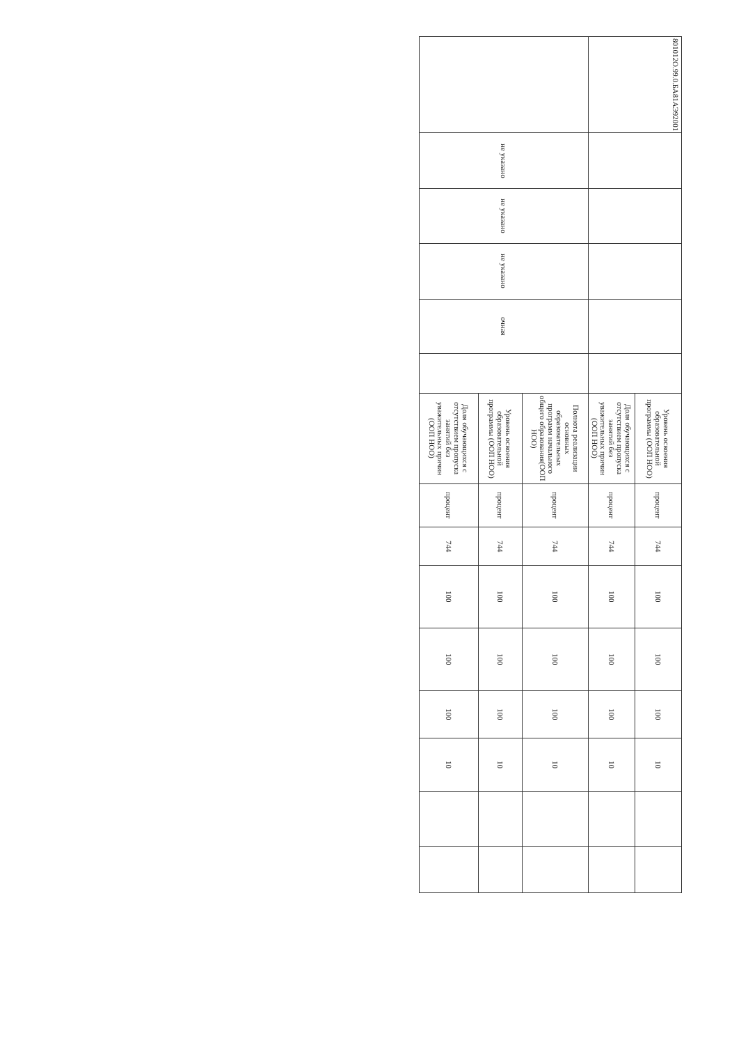| 801012О.99.0.БА81АЭ92001 | | | | | | Уровень освоения образовательной программы (ООП НОО) | процент | 744 | 100 | 100 | 100 | 10 | | |
| | | | | | | Доля обучающихся с отсутствием пропуска занятий без уважительных причин (ООП НОО) | процент | 744 | 100 | 100 | 100 | 10 | | |
| | не указано | не указано | не указано | очная | | Полнота реализации основных образовательных программ начального общего образования(ООП НОО) | процент | 744 | 100 | 100 | 100 | 10 | | |
| | | | | | | Уровень освоения образовательной программы (ООП НОО) | процент | 744 | 100 | 100 | 100 | 10 | | |
| | | | | | | Доля обучающихся с отсутствием пропуска занятий без уважительных причин (ООП НОО) | процент | 744 | 100 | 100 | 100 | 10 | | |